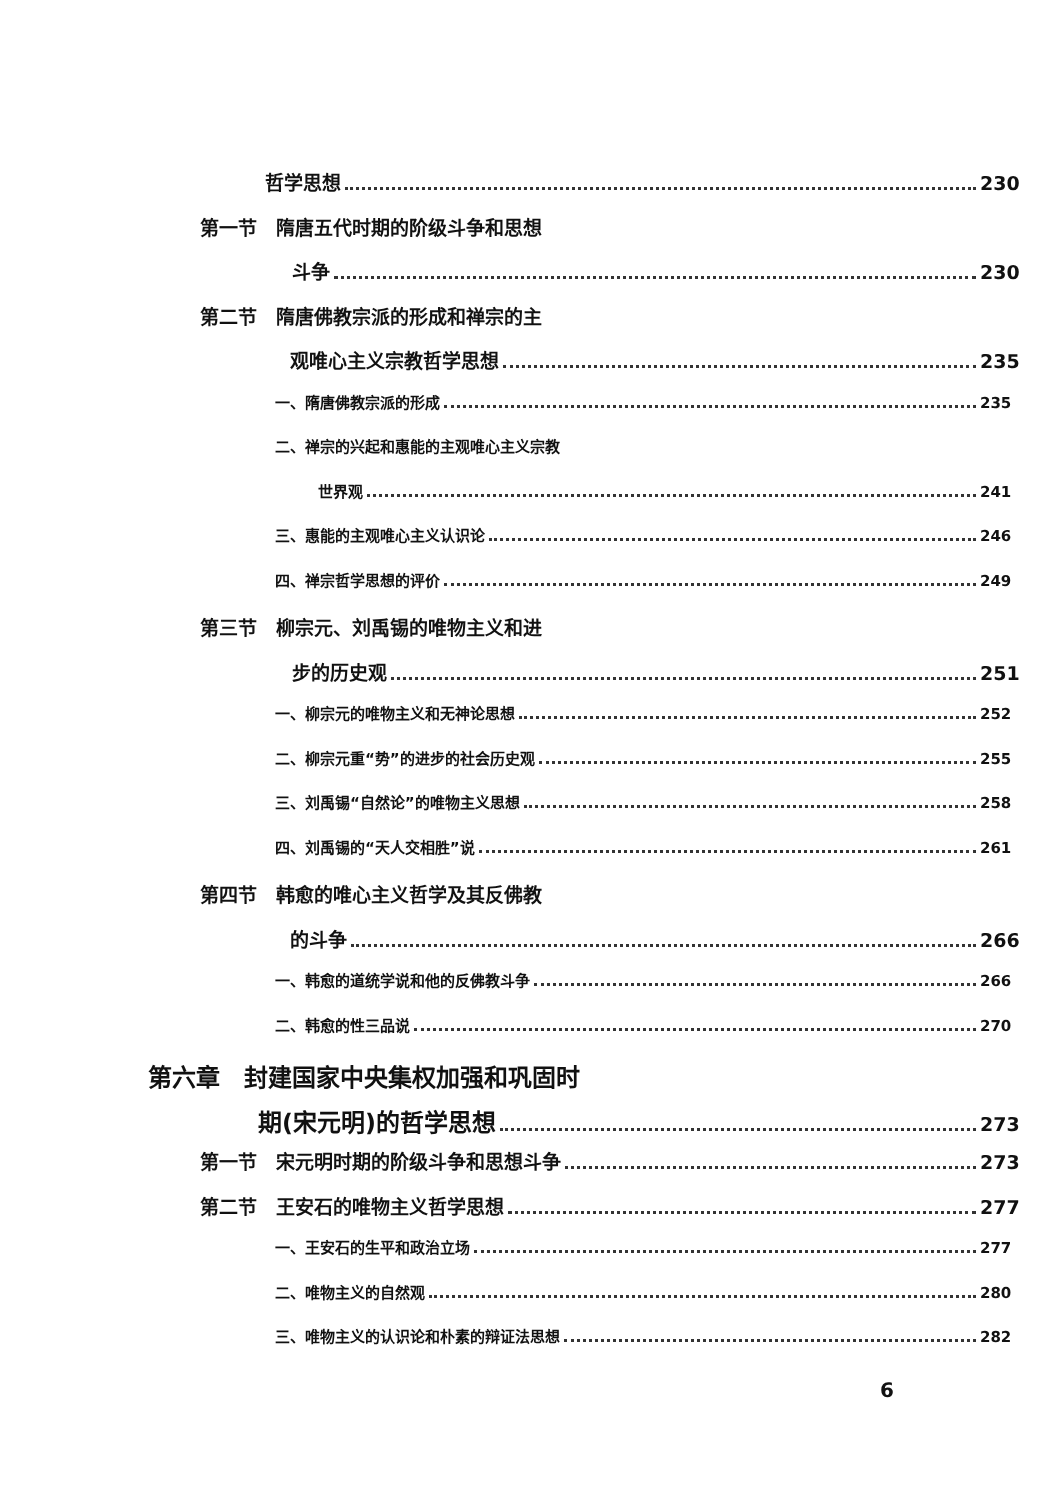哲学思想 230
第一节　隋唐五代时期的阶级斗争和思想
斗争 230
第二节　隋唐佛教宗派的形成和禅宗的主
观唯心主义宗教哲学思想 235
一、隋唐佛教宗派的形成 235
二、禅宗的兴起和惠能的主观唯心主义宗教
世界观 241
三、惠能的主观唯心主义认识论 246
四、禅宗哲学思想的评价 249
第三节　柳宗元、刘禹锡的唯物主义和进
步的历史观 251
一、柳宗元的唯物主义和无神论思想 252
二、柳宗元重“势”的进步的社会历史观 255
三、刘禹锡“自然论”的唯物主义思想 258
四、刘禹锡的“天人交相胜”说 261
第四节　韩愈的唯心主义哲学及其反佛教
的斗争 266
一、韩愈的道统学说和他的反佛教斗争 266
二、韩愈的性三品说 270
第六章　封建国家中央集权加强和巩固时
期(宋元明)的哲学思想 273
第一节　宋元明时期的阶级斗争和思想斗争 273
第二节　王安石的唯物主义哲学思想 277
一、王安石的生平和政治立场 277
二、唯物主义的自然观 280
三、唯物主义的认识论和朴素的辩证法思想 282
6